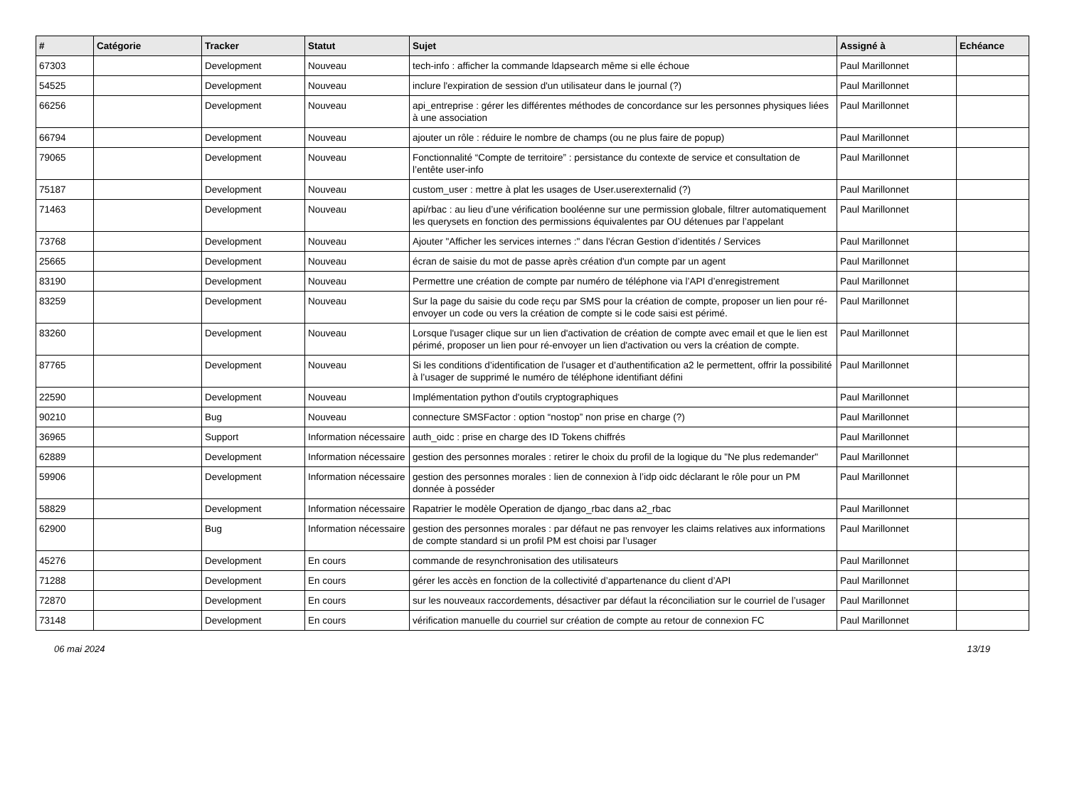| # | Catégorie | Tracker | Statut | Sujet | Assigné à | Echéance |
| --- | --- | --- | --- | --- | --- | --- |
| 67303 | | Development | Nouveau | tech-info : afficher la commande ldapsearch même si elle échoue | Paul Marillonnet | |
| 54525 | | Development | Nouveau | inclure l'expiration de session d'un utilisateur dans le journal (?) | Paul Marillonnet | |
| 66256 | | Development | Nouveau | api_entreprise : gérer les différentes méthodes de concordance sur les personnes physiques liées à une association | Paul Marillonnet | |
| 66794 | | Development | Nouveau | ajouter un rôle : réduire le nombre de champs (ou ne plus faire de popup) | Paul Marillonnet | |
| 79065 | | Development | Nouveau | Fonctionnalité “Compte de territoire” : persistance du contexte de service et consultation de l’entête user-info | Paul Marillonnet | |
| 75187 | | Development | Nouveau | custom_user : mettre à plat les usages de User.userexternalid (?) | Paul Marillonnet | |
| 71463 | | Development | Nouveau | api/rbac : au lieu d’une vérification booléenne sur une permission globale, filtrer automatiquement les querysets en fonction des permissions équivalentes par OU détenues par l’appelant | Paul Marillonnet | |
| 73768 | | Development | Nouveau | Ajouter "Afficher les services internes :" dans l'écran Gestion d’identités / Services | Paul Marillonnet | |
| 25665 | | Development | Nouveau | écran de saisie du mot de passe après création d'un compte par un agent | Paul Marillonnet | |
| 83190 | | Development | Nouveau | Permettre une création de compte par numéro de téléphone via l’API d’enregistrement | Paul Marillonnet | |
| 83259 | | Development | Nouveau | Sur la page du saisie du code reçu par SMS pour la création de compte, proposer un lien pour ré-envoyer un code ou vers la création de compte si le code saisi est périmé. | Paul Marillonnet | |
| 83260 | | Development | Nouveau | Lorsque l'usager clique sur un lien d'activation de création de compte avec email et que le lien est périmé, proposer un lien pour ré-envoyer un lien d'activation ou vers la création de compte. | Paul Marillonnet | |
| 87765 | | Development | Nouveau | Si les conditions d’identification de l’usager et d’authentification a2 le permettent, offrir la possibilité à l’usager de supprimé le numéro de téléphone identifiant défini | Paul Marillonnet | |
| 22590 | | Development | Nouveau | Implémentation python d'outils cryptographiques | Paul Marillonnet | |
| 90210 | | Bug | Nouveau | connecture SMSFactor : option “nostop” non prise en charge (?) | Paul Marillonnet | |
| 36965 | | Support | Information nécessaire | auth_oidc : prise en charge des ID Tokens chiffrés | Paul Marillonnet | |
| 62889 | | Development | Information nécessaire | gestion des personnes morales : retirer le choix du profil de la logique du "Ne plus redemander" | Paul Marillonnet | |
| 59906 | | Development | Information nécessaire | gestion des personnes morales : lien de connexion à l’idp oidc déclarant le rôle pour un PM donnée à posséder | Paul Marillonnet | |
| 58829 | | Development | Information nécessaire | Rapatrier le modèle Operation de django_rbac dans a2_rbac | Paul Marillonnet | |
| 62900 | | Bug | Information nécessaire | gestion des personnes morales : par défaut ne pas renvoyer les claims relatives aux informations de compte standard si un profil PM est choisi par l’usager | Paul Marillonnet | |
| 45276 | | Development | En cours | commande de resynchronisation des utilisateurs | Paul Marillonnet | |
| 71288 | | Development | En cours | gérer les accès en fonction de la collectivité d’appartenance du client d’API | Paul Marillonnet | |
| 72870 | | Development | En cours | sur les nouveaux raccordements, désactiver par défaut la réconciliation sur le courriel de l’usager | Paul Marillonnet | |
| 73148 | | Development | En cours | vérification manuelle du courriel sur création de compte au retour de connexion FC | Paul Marillonnet | |
06 mai 2024 13/19